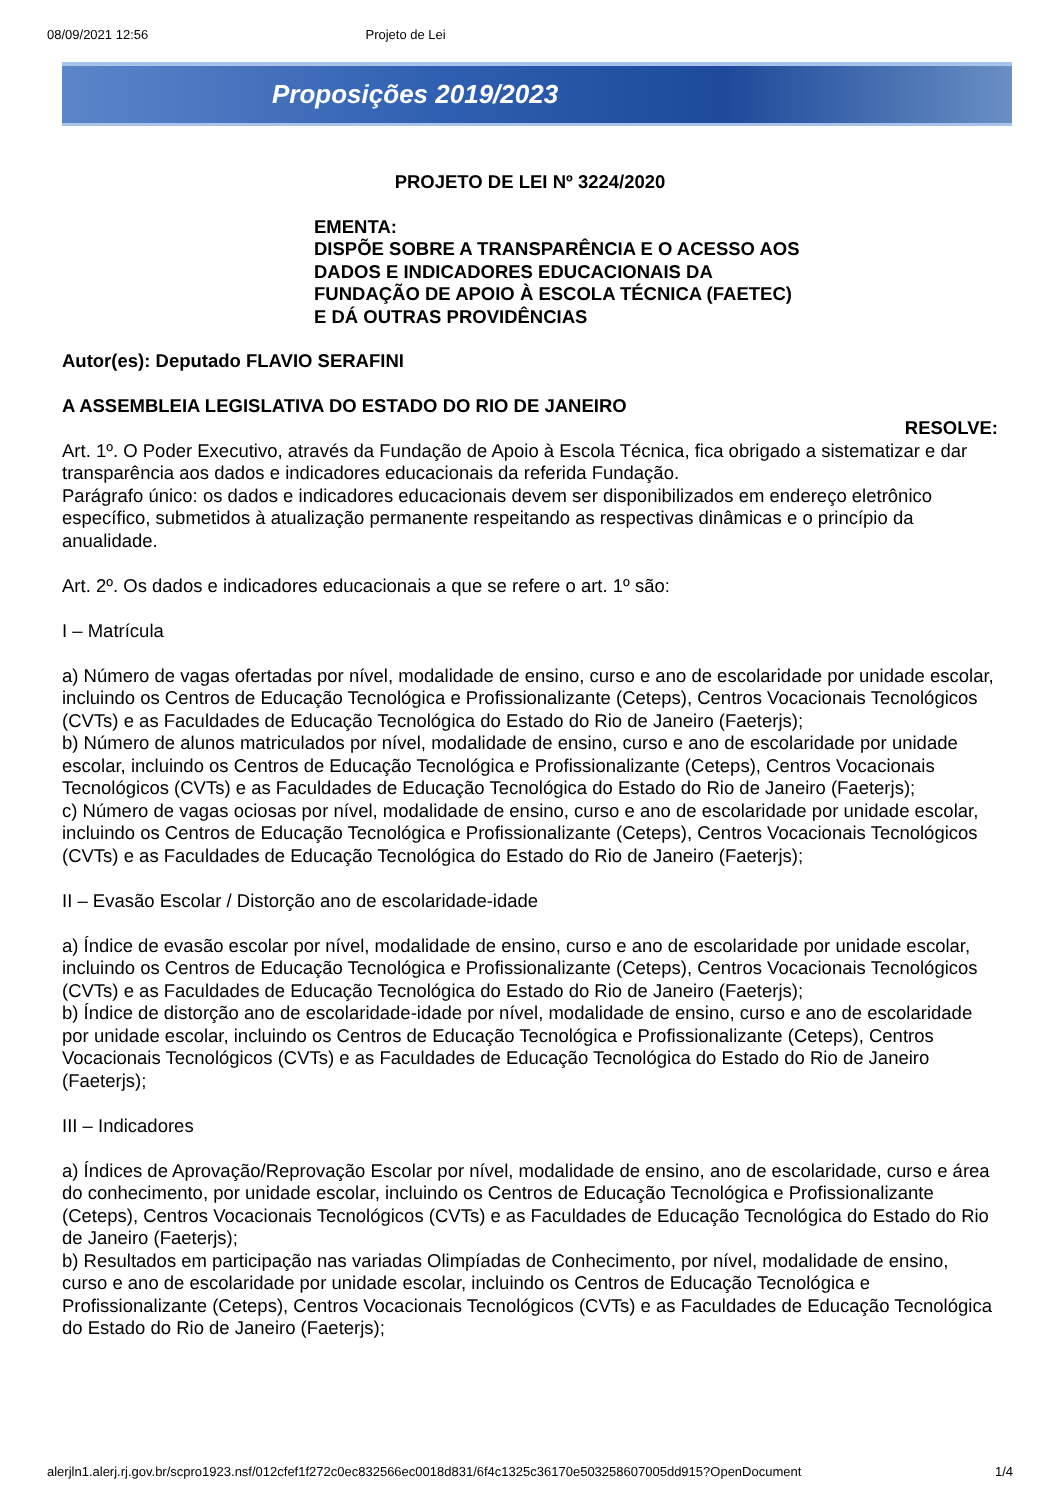08/09/2021 12:56 Projeto de Lei
Proposições 2019/2023
PROJETO DE LEI Nº 3224/2020
EMENTA:
DISPÕE SOBRE A TRANSPARÊNCIA E O ACESSO AOS
DADOS E INDICADORES EDUCACIONAIS DA
FUNDAÇÃO DE APOIO À ESCOLA TÉCNICA (FAETEC)
E DÁ OUTRAS PROVIDÊNCIAS
Autor(es): Deputado FLAVIO SERAFINI
A ASSEMBLEIA LEGISLATIVA DO ESTADO DO RIO DE JANEIRO
RESOLVE:
Art. 1º. O Poder Executivo, através da Fundação de Apoio à Escola Técnica, fica obrigado a sistematizar e dar transparência aos dados e indicadores educacionais da referida Fundação.
Parágrafo único: os dados e indicadores educacionais devem ser disponibilizados em endereço eletrônico específico, submetidos à atualização permanente respeitando as respectivas dinâmicas e o princípio da anualidade.
Art. 2º. Os dados e indicadores educacionais a que se refere o art. 1º são:
I – Matrícula
a) Número de vagas ofertadas por nível, modalidade de ensino, curso e ano de escolaridade por unidade escolar, incluindo os Centros de Educação Tecnológica e Profissionalizante (Ceteps), Centros Vocacionais Tecnológicos (CVTs) e as Faculdades de Educação Tecnológica do Estado do Rio de Janeiro (Faeterjs);
b) Número de alunos matriculados por nível, modalidade de ensino, curso e ano de escolaridade por unidade escolar, incluindo os Centros de Educação Tecnológica e Profissionalizante (Ceteps), Centros Vocacionais Tecnológicos (CVTs) e as Faculdades de Educação Tecnológica do Estado do Rio de Janeiro (Faeterjs);
c) Número de vagas ociosas por nível, modalidade de ensino, curso e ano de escolaridade por unidade escolar, incluindo os Centros de Educação Tecnológica e Profissionalizante (Ceteps), Centros Vocacionais Tecnológicos (CVTs) e as Faculdades de Educação Tecnológica do Estado do Rio de Janeiro (Faeterjs);
II – Evasão Escolar / Distorção ano de escolaridade-idade
a) Índice de evasão escolar por nível, modalidade de ensino, curso e ano de escolaridade por unidade escolar, incluindo os Centros de Educação Tecnológica e Profissionalizante (Ceteps), Centros Vocacionais Tecnológicos (CVTs) e as Faculdades de Educação Tecnológica do Estado do Rio de Janeiro (Faeterjs);
b) Índice de distorção ano de escolaridade-idade por nível, modalidade de ensino, curso e ano de escolaridade por unidade escolar, incluindo os Centros de Educação Tecnológica e Profissionalizante (Ceteps), Centros Vocacionais Tecnológicos (CVTs) e as Faculdades de Educação Tecnológica do Estado do Rio de Janeiro (Faeterjs);
III – Indicadores
a) Índices de Aprovação/Reprovação Escolar por nível, modalidade de ensino, ano de escolaridade, curso e área do conhecimento, por unidade escolar, incluindo os Centros de Educação Tecnológica e Profissionalizante (Ceteps), Centros Vocacionais Tecnológicos (CVTs) e as Faculdades de Educação Tecnológica do Estado do Rio de Janeiro (Faeterjs);
b) Resultados em participação nas variadas Olimpíadas de Conhecimento, por nível, modalidade de ensino, curso e ano de escolaridade por unidade escolar, incluindo os Centros de Educação Tecnológica e Profissionalizante (Ceteps), Centros Vocacionais Tecnológicos (CVTs) e as Faculdades de Educação Tecnológica do Estado do Rio de Janeiro (Faeterjs);
alerjln1.alerj.rj.gov.br/scpro1923.nsf/012cfef1f272c0ec832566ec0018d831/6f4c1325c36170e503258607005dd915?OpenDocument 1/4